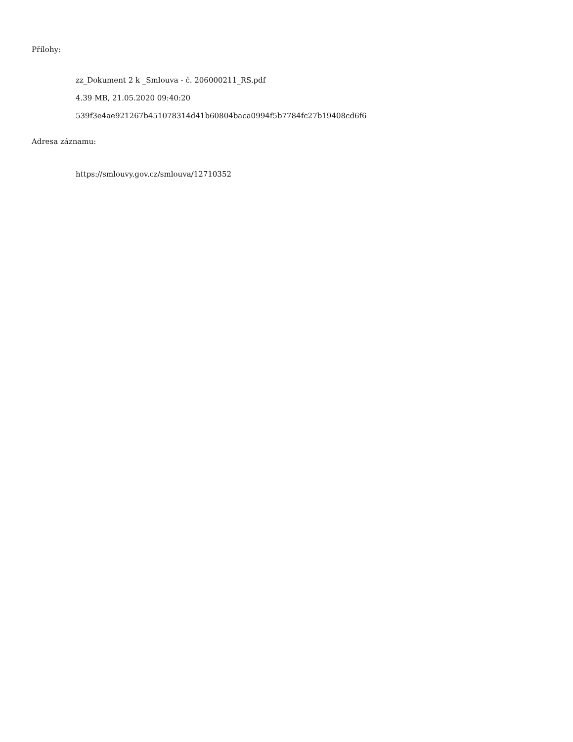Přílohy:
zz_Dokument 2 k _Smlouva - č. 206000211_RS.pdf
4.39 MB, 21.05.2020 09:40:20
539f3e4ae921267b451078314d41b60804baca0994f5b7784fc27b19408cd6f6
Adresa záznamu:
https://smlouvy.gov.cz/smlouva/12710352